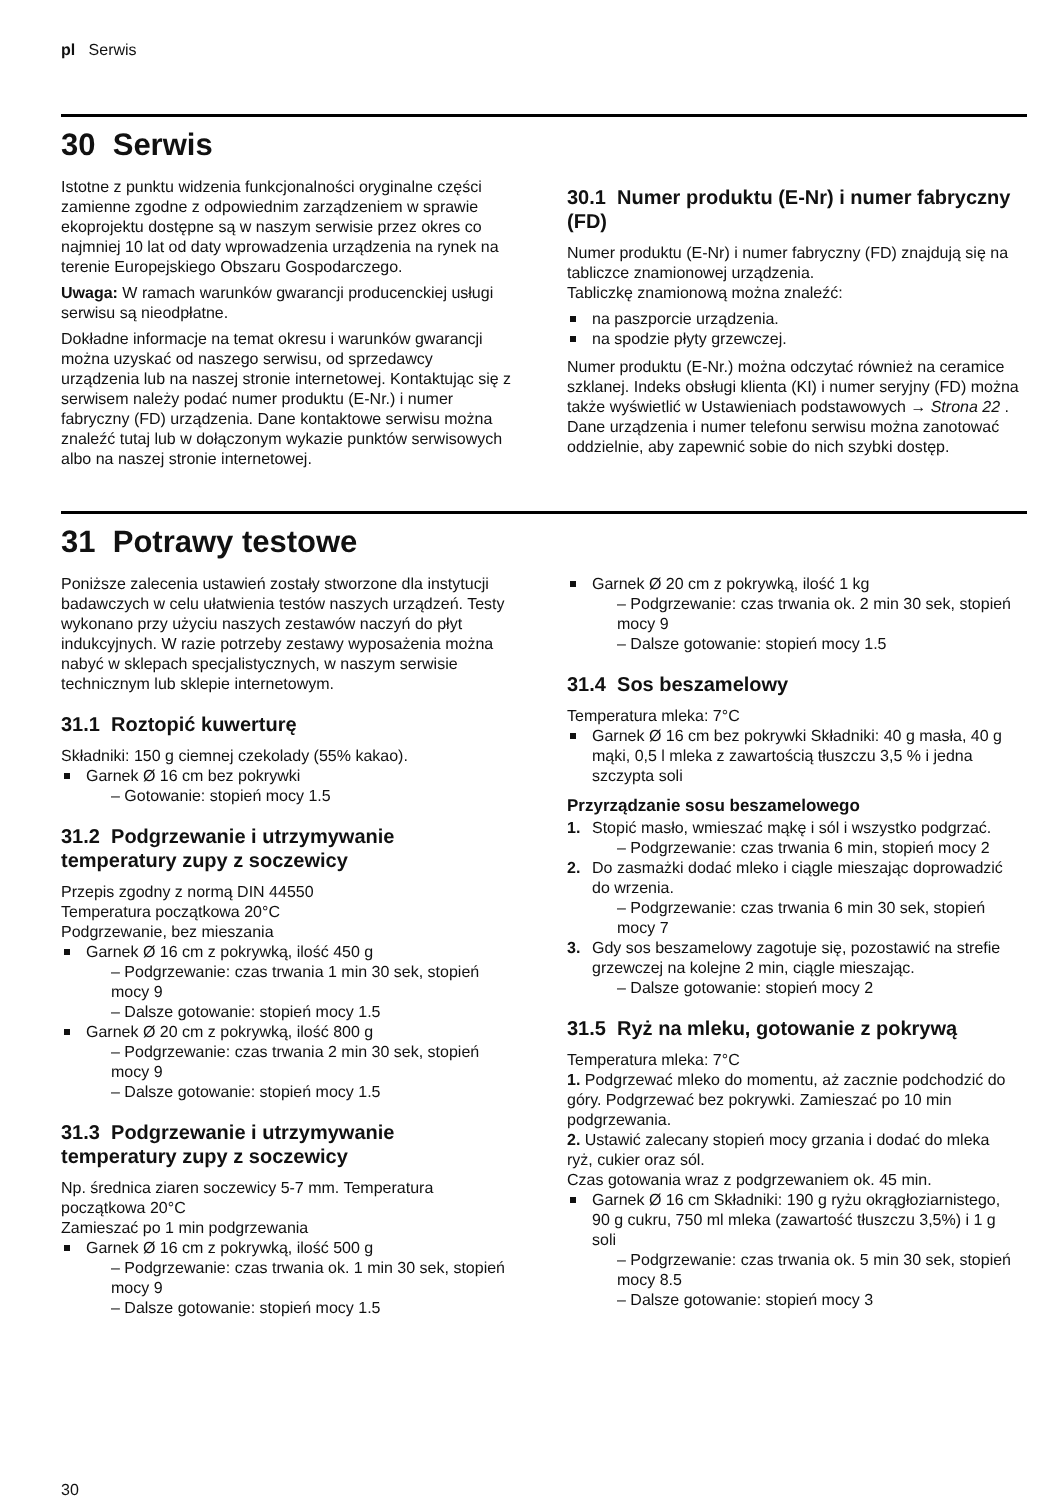pl Serwis
30 Serwis
Istotne z punktu widzenia funkcjonalności oryginalne części zamienne zgodne z odpowiednim zarządzeniem w sprawie ekoprojektu dostępne są w naszym serwisie przez okres co najmniej 10 lat od daty wprowadzenia urządzenia na rynek na terenie Europejskiego Obszaru Gospodarczego.
Uwaga: W ramach warunków gwarancji producenckiej usługi serwisu są nieodpłatne.
Dokładne informacje na temat okresu i warunków gwarancji można uzyskać od naszego serwisu, od sprzedawcy urządzenia lub na naszej stronie internetowej. Kontaktując się z serwisem należy podać numer produktu (E-Nr.) i numer fabryczny (FD) urządzenia. Dane kontaktowe serwisu można znaleźć tutaj lub w dołączonym wykazie punktów serwisowych albo na naszej stronie internetowej.
30.1 Numer produktu (E-Nr) i numer fabryczny (FD)
Numer produktu (E-Nr) i numer fabryczny (FD) znajdują się na tabliczce znamionowej urządzenia.
Tabliczkę znamionową można znaleźć:
na paszporcie urządzenia.
na spodzie płyty grzewczej.
Numer produktu (E-Nr.) można odczytać również na ceramice szklanej. Indeks obsługi klienta (KI) i numer seryjny (FD) można także wyświetlić w Ustawieniach podstawowych → Strona 22 .
Dane urządzenia i numer telefonu serwisu można zanotować oddzielnie, aby zapewnić sobie do nich szybki dostęp.
31 Potrawy testowe
Poniższe zalecenia ustawień zostały stworzone dla instytucji badawczych w celu ułatwienia testów naszych urządzeń. Testy wykonano przy użyciu naszych zestawów naczyń do płyt indukcyjnych. W razie potrzeby zestawy wyposażenia można nabyć w sklepach specjalistycznych, w naszym serwisie technicznym lub sklepie internetowym.
31.1 Roztopić kuwerturę
Składniki: 150 g ciemnej czekolady (55% kakao).
Garnek Ø 16 cm bez pokrywki
– Gotowanie: stopień mocy 1.5
31.2 Podgrzewanie i utrzymywanie temperatury zupy z soczewicy
Przepis zgodny z normą DIN 44550
Temperatura początkowa 20°C
Podgrzewanie, bez mieszania
Garnek Ø 16 cm z pokrywką, ilość 450 g
– Podgrzewanie: czas trwania 1 min 30 sek, stopień mocy 9
– Dalsze gotowanie: stopień mocy 1.5
Garnek Ø 20 cm z pokrywką, ilość 800 g
– Podgrzewanie: czas trwania 2 min 30 sek, stopień mocy 9
– Dalsze gotowanie: stopień mocy 1.5
31.3 Podgrzewanie i utrzymywanie temperatury zupy z soczewicy
Np. średnica ziaren soczewicy 5-7 mm. Temperatura początkowa 20°C
Zamieszać po 1 min podgrzewania
Garnek Ø 16 cm z pokrywką, ilość 500 g
– Podgrzewanie: czas trwania ok. 1 min 30 sek, stopień mocy 9
– Dalsze gotowanie: stopień mocy 1.5
Garnek Ø 20 cm z pokrywką, ilość 1 kg
– Podgrzewanie: czas trwania ok. 2 min 30 sek, stopień mocy 9
– Dalsze gotowanie: stopień mocy 1.5
31.4 Sos beszamelowy
Temperatura mleka: 7°C
Garnek Ø 16 cm bez pokrywki Składniki: 40 g masła, 40 g mąki, 0,5 l mleka z zawartością tłuszczu 3,5 % i jedna szczypta soli
Przyrządzanie sosu beszamelowego
1. Stopić masło, wmieszać mąkę i sól i wszystko podgrzać.
– Podgrzewanie: czas trwania 6 min, stopień mocy 2
2. Do zasmażki dodać mleko i ciągle mieszając doprowadzić do wrzenia.
– Podgrzewanie: czas trwania 6 min 30 sek, stopień mocy 7
3. Gdy sos beszamelowy zagotuje się, pozostawić na strefie grzewczej na kolejne 2 min, ciągle mieszając.
– Dalsze gotowanie: stopień mocy 2
31.5 Ryż na mleku, gotowanie z pokrywą
Temperatura mleka: 7°C
1. Podgrzewać mleko do momentu, aż zacznie podchodzić do góry. Podgrzewać bez pokrywki. Zamieszać po 10 min podgrzewania.
2. Ustawić zalecany stopień mocy grzania i dodać do mleka ryż, cukier oraz sól.
Czas gotowania wraz z podgrzewaniem ok. 45 min.
Garnek Ø 16 cm Składniki: 190 g ryżu okrągłoziarnistego, 90 g cukru, 750 ml mleka (zawartość tłuszczu 3,5%) i 1 g soli
– Podgrzewanie: czas trwania ok. 5 min 30 sek, stopień mocy 8.5
– Dalsze gotowanie: stopień mocy 3
30